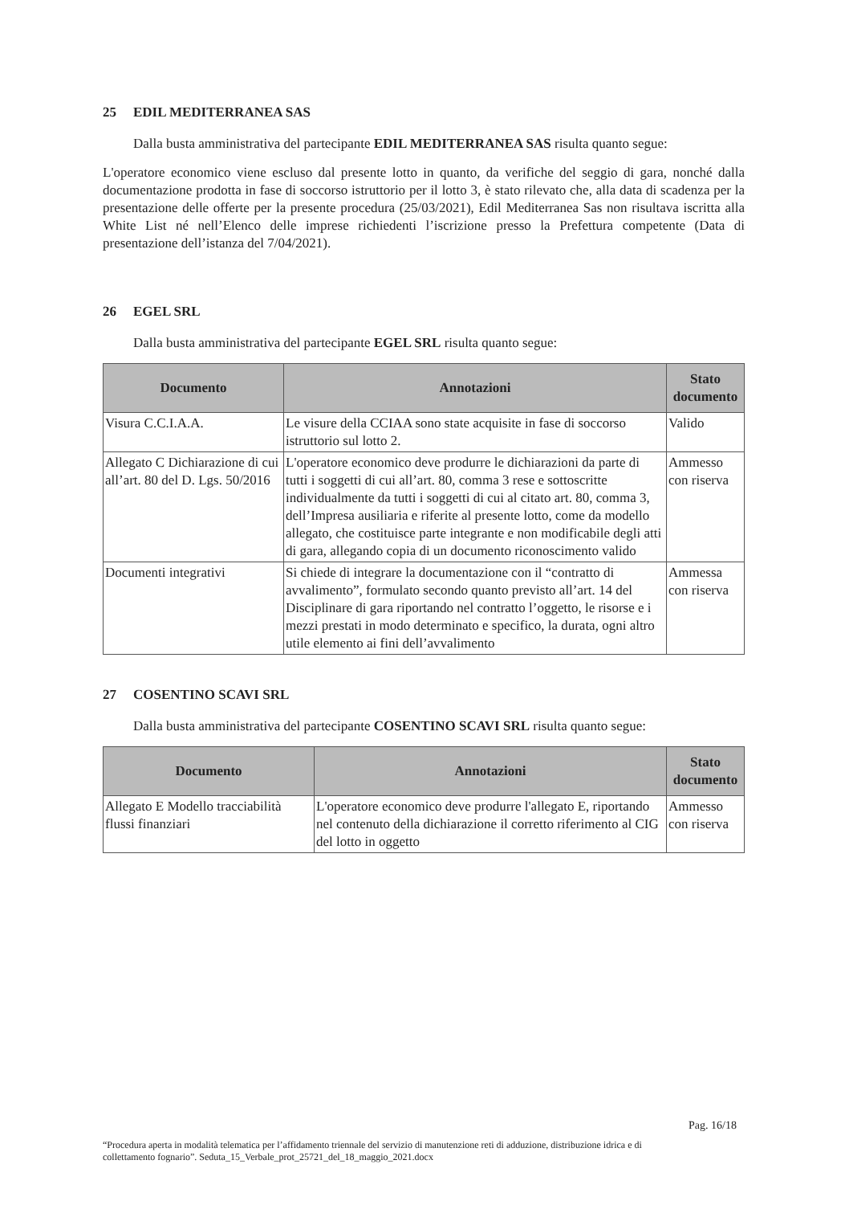25 EDIL MEDITERRANEA SAS
Dalla busta amministrativa del partecipante EDIL MEDITERRANEA SAS risulta quanto segue:
L'operatore economico viene escluso dal presente lotto in quanto, da verifiche del seggio di gara, nonché dalla documentazione prodotta in fase di soccorso istruttorio per il lotto 3, è stato rilevato che, alla data di scadenza per la presentazione delle offerte per la presente procedura (25/03/2021), Edil Mediterranea Sas non risultava iscritta alla White List né nell’Elenco delle imprese richiedenti l’iscrizione presso la Prefettura competente (Data di presentazione dell’istanza del 7/04/2021).
26 EGEL SRL
Dalla busta amministrativa del partecipante EGEL SRL risulta quanto segue:
| Documento | Annotazioni | Stato documento |
| --- | --- | --- |
| Visura C.C.I.A.A. | Le visure della CCIAA sono state acquisite in fase di soccorso istruttorio sul lotto 2. | Valido |
| Allegato C Dichiarazione di cui all’art. 80 del D. Lgs. 50/2016 | L'operatore economico deve produrre le dichiarazioni da parte di tutti i soggetti di cui all’art. 80, comma 3 rese e sottoscritte individualmente da tutti i soggetti di cui al citato art. 80, comma 3, dell’Impresa ausiliaria e riferite al presente lotto, come da modello allegato, che costituisce parte integrante e non modificabile degli atti di gara, allegando copia di un documento riconoscimento valido | Ammesso con riserva |
| Documenti integrativi | Si chiede di integrare la documentazione con il “contratto di avvalimento”, formulato secondo quanto previsto all’art. 14 del Disciplinare di gara riportando nel contratto l’oggetto, le risorse e i mezzi prestati in modo determinato e specifico, la durata, ogni altro utile elemento ai fini dell’avvalimento | Ammessa con riserva |
27 COSENTINO SCAVI SRL
Dalla busta amministrativa del partecipante COSENTINO SCAVI SRL risulta quanto segue:
| Documento | Annotazioni | Stato documento |
| --- | --- | --- |
| Allegato E Modello tracciabilità flussi finanziari | L'operatore economico deve produrre l'allegato E, riportando nel contenuto della dichiarazione il corretto riferimento al CIG del lotto in oggetto | Ammesso con riserva |
Pag. 16/18
“Procedura aperta in modalità telematica per l’affidamento triennale del servizio di manutenzione reti di adduzione, distribuzione idrica e di collettamento fognario”. Seduta_15_Verbale_prot_25721_del_18_maggio_2021.docx